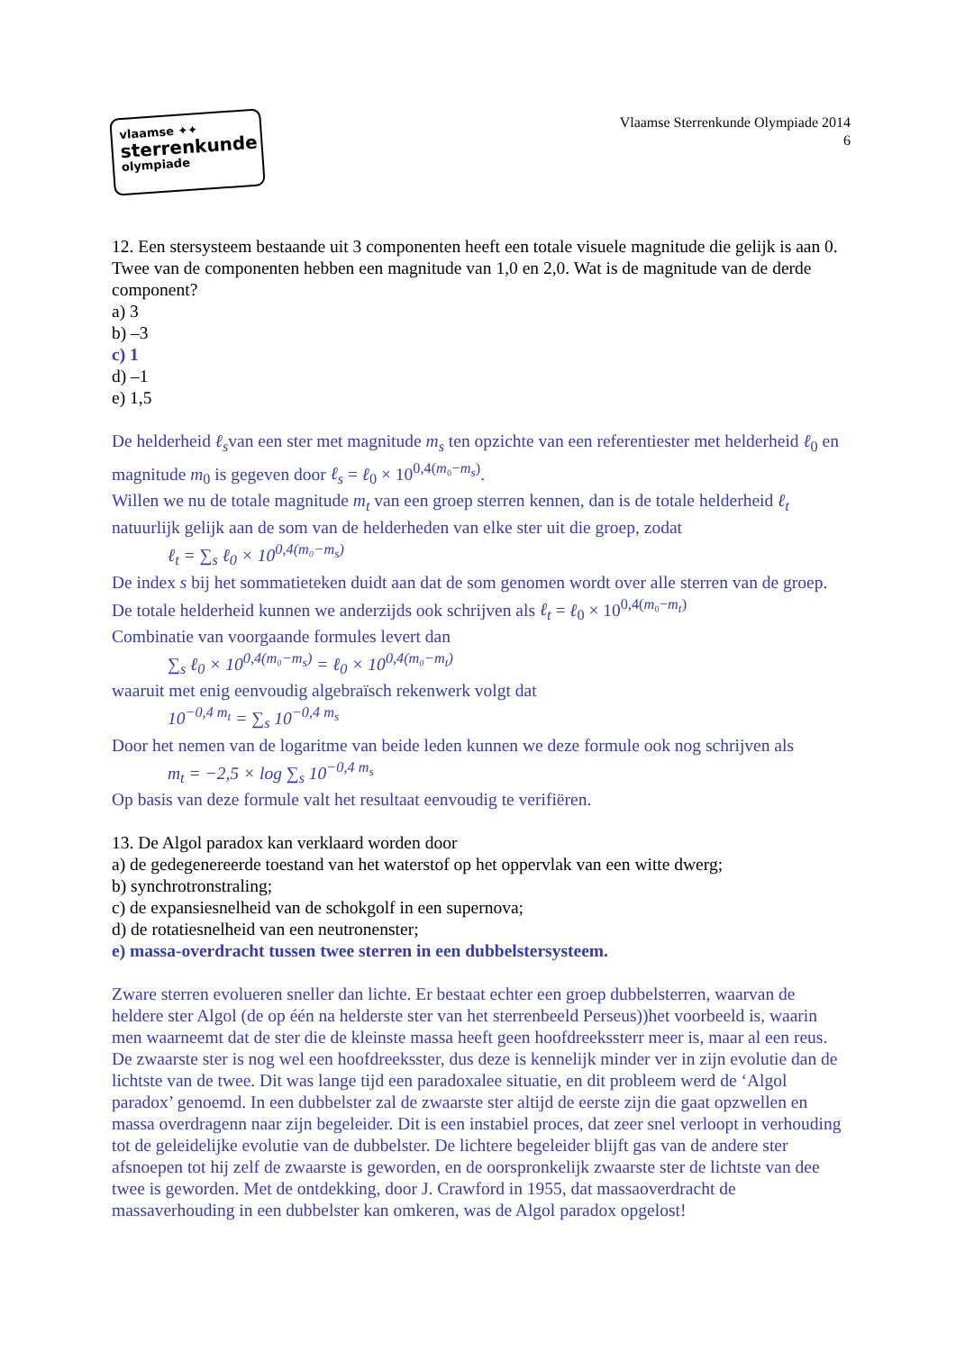vlaamse ✦✦
sterrenkunde
olympiade
Vlaamse Sterrenkunde Olympiade 2014
6
12. Een stersysteem bestaande uit 3 componenten heeft een totale visuele magnitude die gelijk is aan 0. Twee van de componenten hebben een magnitude van 1,0 en 2,0. Wat is de magnitude van de derde component?
a) 3
b) –3
c) 1
d) –1
e) 1,5
De helderheid ℓ<sub>s</sub>van een ster met magnitude m<sub>s</sub> ten opzichte van een referentiester met helderheid ℓ<sub>0</sub> en magnitude m<sub>0</sub> is gegeven door ℓ<sub>s</sub> = ℓ<sub>0</sub> × 10<sup>0,4(m₀−m<sub>s</sub>)</sup>.
Willen we nu de totale magnitude m<sub>t</sub> van een groep sterren kennen, dan is de totale helderheid ℓ<sub>t</sub> natuurlijk gelijk aan de som van de helderheden van elke ster uit die groep, zodat
ℓ<sub>t</sub> = ∑<sub>s</sub> ℓ<sub>0</sub> × 10<sup>0,4(m₀−m<sub>s</sub>)</sup>
De index s bij het sommatieteken duidt aan dat de som genomen wordt over alle sterren van de groep. De totale helderheid kunnen we anderzijds ook schrijven als ℓ<sub>t</sub> = ℓ<sub>0</sub> × 10<sup>0,4(m₀−m<sub>t</sub>)</sup>
Combinatie van voorgaande formules levert dan
∑<sub>s</sub> ℓ<sub>0</sub> × 10<sup>0,4(m₀−m<sub>s</sub>)</sup> = ℓ<sub>0</sub> × 10<sup>0,4(m₀−m<sub>t</sub>)</sup>
waaruit met enig eenvoudig algebraïsch rekenwerk volgt dat
10<sup>−0,4 m<sub>t</sub></sup> = ∑<sub>s</sub> 10<sup>−0,4 m<sub>s</sub></sup>
Door het nemen van de logaritme van beide leden kunnen we deze formule ook nog schrijven als
m<sub>t</sub> = −2,5 × log ∑<sub>s</sub> 10<sup>−0,4 m<sub>s</sub></sup>
Op basis van deze formule valt het resultaat eenvoudig te verifiëren.
13. De Algol paradox kan verklaard worden door
a) de gedegenereerde toestand van het waterstof op het oppervlak van een witte dwerg;
b) synchrotronstraling;
c) de expansiesnelheid van de schokgolf in een supernova;
d) de rotatiesnelheid van een neutronenster;
e) massa-overdracht tussen twee sterren in een dubbelstersysteem.
Zware sterren evolueren sneller dan lichte. Er bestaat echter een groep dubbelsterren, waarvan de heldere ster Algol (de op één na helderste ster van het sterrenbeeld Perseus))het voorbeeld is, waarin men waarneemt dat de ster die de kleinste massa heeft geen hoofdreekssterr meer is, maar al een reus. De zwaarste ster is nog wel een hoofdreeksster, dus deze is kennelijk minder ver in zijn evolutie dan de lichtste van de twee. Dit was lange tijd een paradoxalee situatie, en dit probleem werd de ‘Algol paradox’ genoemd. In een dubbelster zal de zwaarste ster altijd de eerste zijn die gaat opzwellen en massa overdragenn naar zijn begeleider. Dit is een instabiel proces, dat zeer snel verloopt in verhouding tot de geleidelijke evolutie van de dubbelster. De lichtere begeleider blijft gas van de andere ster afsnoepen tot hij zelf de zwaarste is geworden, en de oorspronkelijk zwaarste ster de lichtste van dee twee is geworden. Met de ontdekking, door J. Crawford in 1955, dat massaoverdracht de massaverhouding in een dubbelster kan omkeren, was de Algol paradox opgelost!